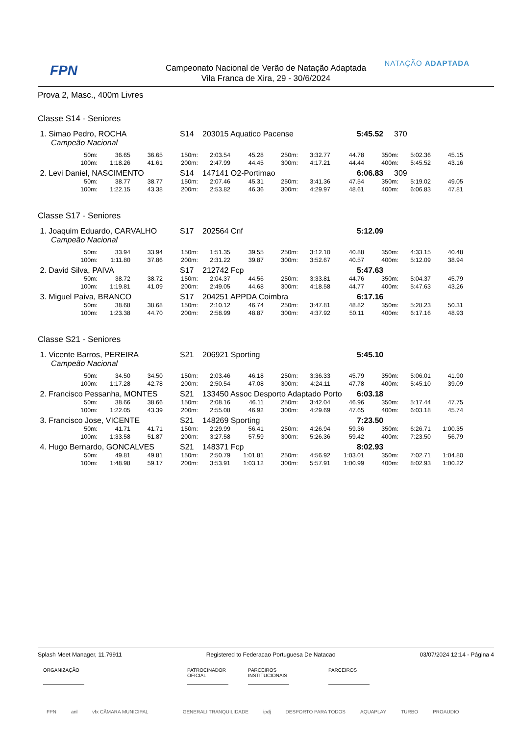FPN
Campeonato Nacional de Verão de Natação Adaptada
Vila Franca de Xira, 29 - 30/6/2024
NATAÇÃO ADAPTADA
Prova 2, Masc., 400m Livres
Classe S14 - Seniores
1. Simao Pedro, ROCHA S14 203015 Aquatico Pacense 5:45.52 370
Campeão Nacional
| 50m: | 36.65 | 36.65 | 150m: | 2:03.54 | 45.28 | 250m: | 3:32.77 | 44.78 | 350m: | 5:02.36 | 45.15 |
| 100m: | 1:18.26 | 41.61 | 200m: | 2:47.99 | 44.45 | 300m: | 4:17.21 | 44.44 | 400m: | 5:45.52 | 43.16 |
2. Levi Daniel, NASCIMENTO S14 147141 O2-Portimao 6:06.83 309
| 50m: | 38.77 | 38.77 | 150m: | 2:07.46 | 45.31 | 250m: | 3:41.36 | 47.54 | 350m: | 5:19.02 | 49.05 |
| 100m: | 1:22.15 | 43.38 | 200m: | 2:53.82 | 46.36 | 300m: | 4:29.97 | 48.61 | 400m: | 6:06.83 | 47.81 |
Classe S17 - Seniores
1. Joaquim Eduardo, CARVALHO S17 202564 Cnf 5:12.09
Campeão Nacional
| 50m: | 33.94 | 33.94 | 150m: | 1:51.35 | 39.55 | 250m: | 3:12.10 | 40.88 | 350m: | 4:33.15 | 40.48 |
| 100m: | 1:11.80 | 37.86 | 200m: | 2:31.22 | 39.87 | 300m: | 3:52.67 | 40.57 | 400m: | 5:12.09 | 38.94 |
2. David Silva, PAIVA S17 212742 Fcp 5:47.63
| 50m: | 38.72 | 38.72 | 150m: | 2:04.37 | 44.56 | 250m: | 3:33.81 | 44.76 | 350m: | 5:04.37 | 45.79 |
| 100m: | 1:19.81 | 41.09 | 200m: | 2:49.05 | 44.68 | 300m: | 4:18.58 | 44.77 | 400m: | 5:47.63 | 43.26 |
3. Miguel Paiva, BRANCO S17 204251 APPDA Coimbra 6:17.16
| 50m: | 38.68 | 38.68 | 150m: | 2:10.12 | 46.74 | 250m: | 3:47.81 | 48.82 | 350m: | 5:28.23 | 50.31 |
| 100m: | 1:23.38 | 44.70 | 200m: | 2:58.99 | 48.87 | 300m: | 4:37.92 | 50.11 | 400m: | 6:17.16 | 48.93 |
Classe S21 - Seniores
1. Vicente Barros, PEREIRA S21 206921 Sporting 5:45.10
Campeão Nacional
| 50m: | 34.50 | 34.50 | 150m: | 2:03.46 | 46.18 | 250m: | 3:36.33 | 45.79 | 350m: | 5:06.01 | 41.90 |
| 100m: | 1:17.28 | 42.78 | 200m: | 2:50.54 | 47.08 | 300m: | 4:24.11 | 47.78 | 400m: | 5:45.10 | 39.09 |
2. Francisco Pessanha, MONTES S21 133450 Assoc Desporto Adaptado Porto 6:03.18
| 50m: | 38.66 | 38.66 | 150m: | 2:08.16 | 46.11 | 250m: | 3:42.04 | 46.96 | 350m: | 5:17.44 | 47.75 |
| 100m: | 1:22.05 | 43.39 | 200m: | 2:55.08 | 46.92 | 300m: | 4:29.69 | 47.65 | 400m: | 6:03.18 | 45.74 |
3. Francisco Jose, VICENTE S21 148269 Sporting 7:23.50
| 50m: | 41.71 | 41.71 | 150m: | 2:29.99 | 56.41 | 250m: | 4:26.94 | 59.36 | 350m: | 6:26.71 | 1:00.35 |
| 100m: | 1:33.58 | 51.87 | 200m: | 3:27.58 | 57.59 | 300m: | 5:26.36 | 59.42 | 400m: | 7:23.50 | 56.79 |
4. Hugo Bernardo, GONCALVES S21 148371 Fcp 8:02.93
| 50m: | 49.81 | 49.81 | 150m: | 2:50.79 | 1:01.81 | 250m: | 4:56.92 | 1:03.01 | 350m: | 7:02.71 | 1:04.80 |
| 100m: | 1:48.98 | 59.17 | 200m: | 3:53.91 | 1:03.12 | 300m: | 5:57.91 | 1:00.99 | 400m: | 8:02.93 | 1:00.22 |
Splash Meet Manager, 11.79911 Registered to Federacao Portuguesa De Natacao 03/07/2024 12:14 - Página 4
ORGANIZAÇÃO PATROCINADOR OFICIAL
PARCEIROS INSTITUCIONAIS
PARCEIROS
FPN anl vfx CÂMARA MUNICIPAL GENERALI TRANQUILIDADE ipdj DESPORTO PARA TODOS AQUAPLAY TURBO PROAUDIO